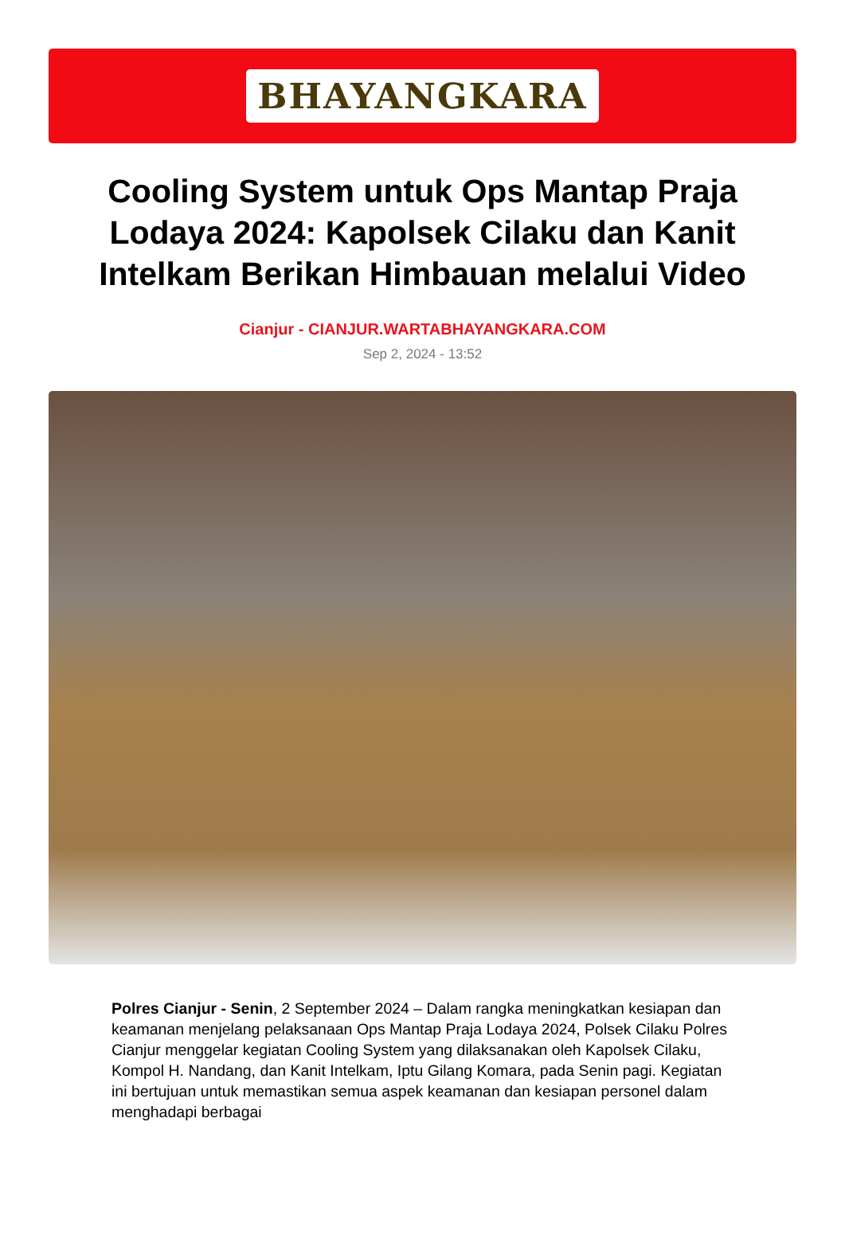BHAYANGKARA
Cooling System untuk Ops Mantap Praja Lodaya 2024: Kapolsek Cilaku dan Kanit Intelkam Berikan Himbauan melalui Video
Cianjur - CIANJUR.WARTABHAYANGKARA.COM
Sep 2, 2024 - 13:52
Polres Cianjur - Senin, 2 September 2024 – Dalam rangka meningkatkan kesiapan dan keamanan menjelang pelaksanaan Ops Mantap Praja Lodaya 2024, Polsek Cilaku Polres Cianjur menggelar kegiatan Cooling System yang dilaksanakan oleh Kapolsek Cilaku, Kompol H. Nandang, dan Kanit Intelkam, Iptu Gilang Komara, pada Senin pagi. Kegiatan ini bertujuan untuk memastikan semua aspek keamanan dan kesiapan personel dalam menghadapi berbagai